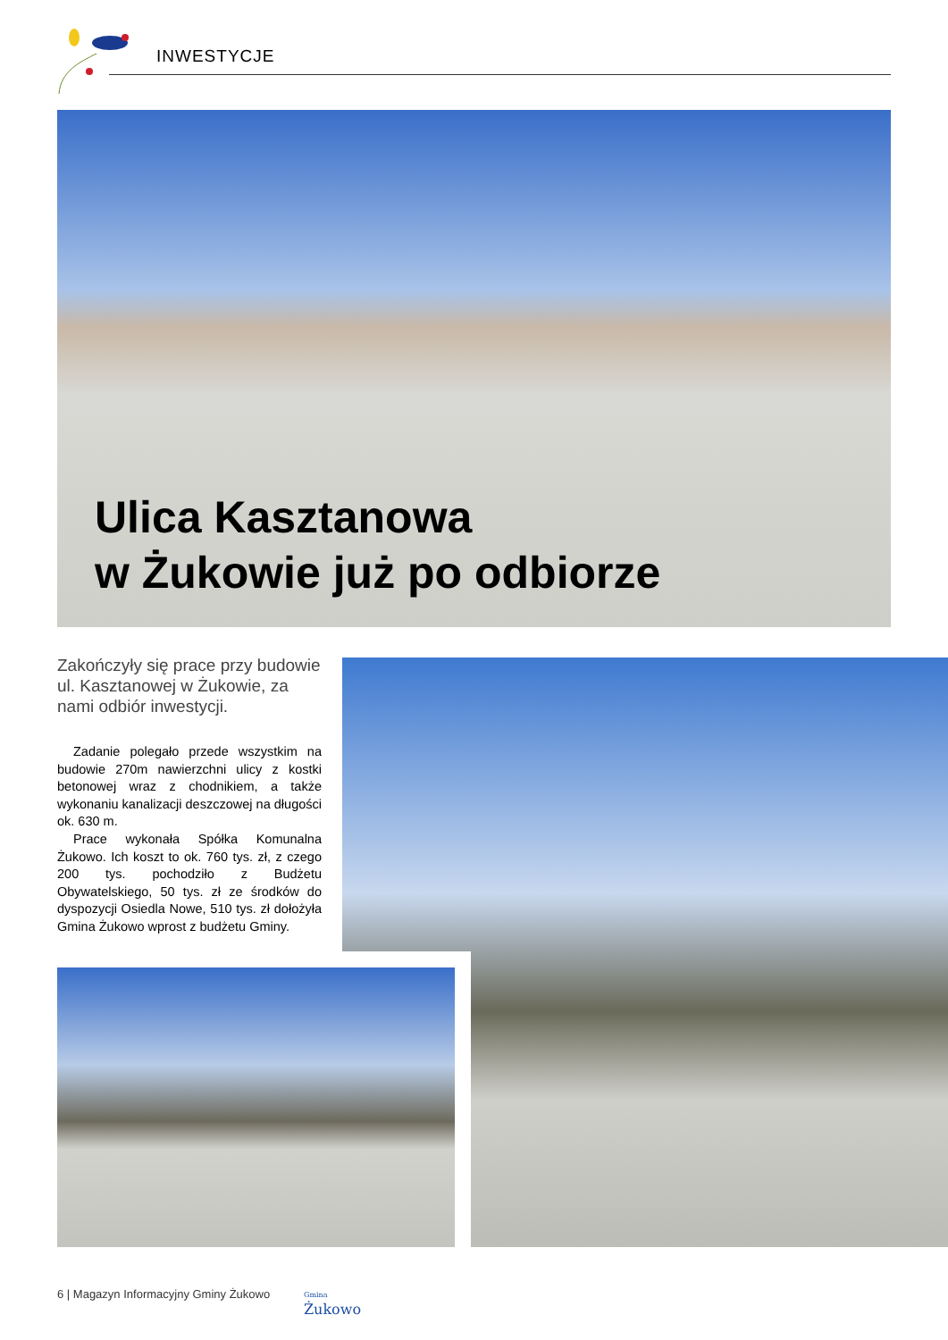INWESTYCJE
Ulica Kasztanowa
w Żukowie już po odbiorze
Zakończyły się prace przy budowie ul. Kasztanowej w Żukowie, za nami odbiór inwestycji.
Zadanie polegało przede wszystkim na budowie 270m nawierzchni ulicy z kostki betonowej wraz z chodnikiem, a także wykonaniu kanalizacji deszczowej na długości ok. 630 m.
Prace wykonała Spółka Komunalna Żukowo. Ich koszt to ok. 760 tys. zł, z czego 200 tys. pochodziło z Budżetu Obywatelskiego, 50 tys. zł ze środków do dyspozycji Osiedla Nowe, 510 tys. zł dołożyła Gmina Żukowo wprost z budżetu Gminy.
6 | Magazyn Informacyjny Gminy Żukowo
Gmina
Żukowo